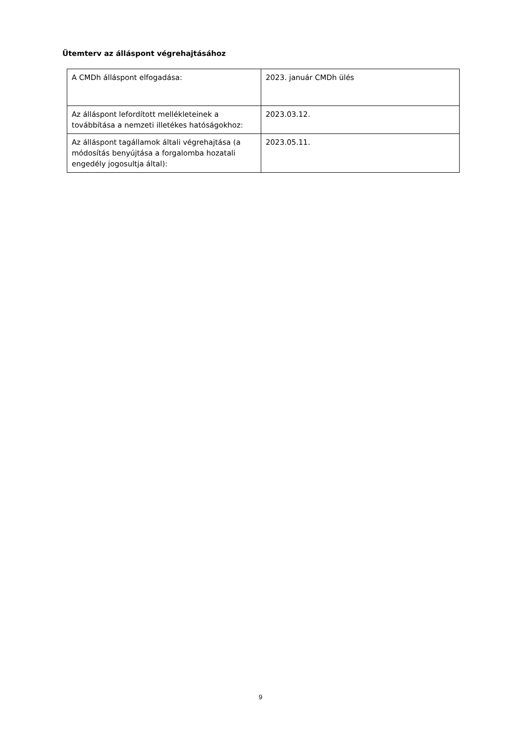Ütemterv az álláspont végrehajtásához
| A CMDh álláspont elfogadása: | 2023. január CMDh ülés |
| Az álláspont lefordított mellékleteinek a továbbítása a nemzeti illetékes hatóságokhoz: | 2023.03.12. |
| Az álláspont tagállamok általi végrehajtása (a módosítás benyújtása a forgalomba hozatali engedély jogosultja által): | 2023.05.11. |
9